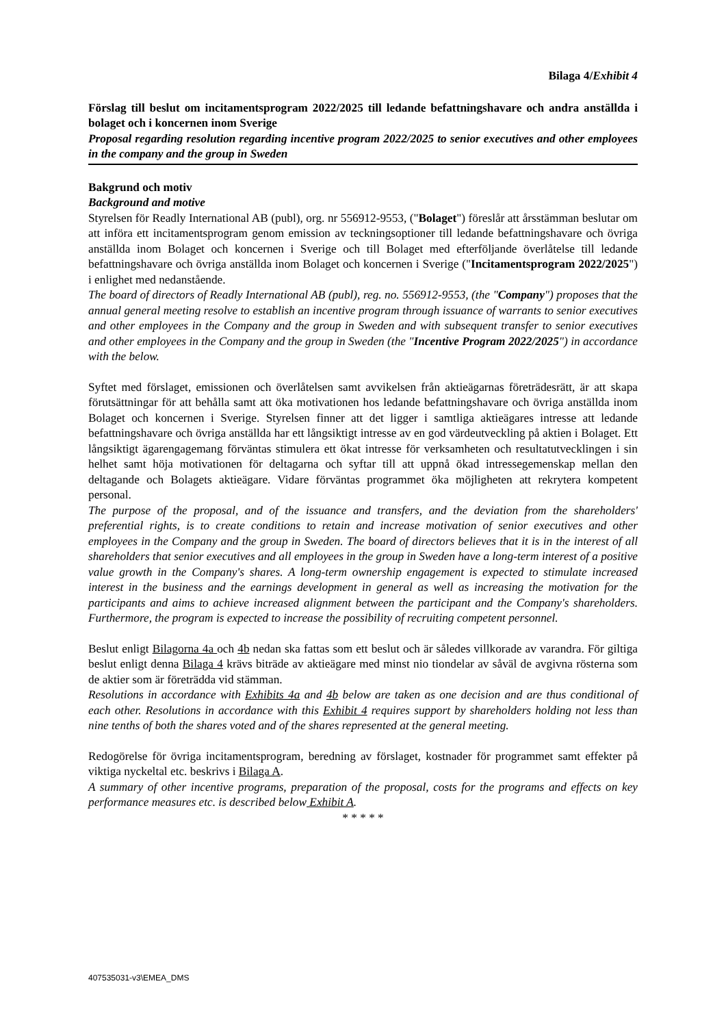Bilaga 4/Exhibit 4
Förslag till beslut om incitamentsprogram 2022/2025 till ledande befattningshavare och andra anställda i bolaget och i koncernen inom Sverige
Proposal regarding resolution regarding incentive program 2022/2025 to senior executives and other employees in the company and the group in Sweden
Bakgrund och motiv
Background and motive
Styrelsen för Readly International AB (publ), org. nr 556912-9553, ("Bolaget") föreslår att årsstämman beslutar om att införa ett incitamentsprogram genom emission av teckningsoptioner till ledande befattningshavare och övriga anställda inom Bolaget och koncernen i Sverige och till Bolaget med efterföljande överlåtelse till ledande befattningshavare och övriga anställda inom Bolaget och koncernen i Sverige ("Incitamentsprogram 2022/2025") i enlighet med nedanstående.
The board of directors of Readly International AB (publ), reg. no. 556912-9553, (the "Company") proposes that the annual general meeting resolve to establish an incentive program through issuance of warrants to senior executives and other employees in the Company and the group in Sweden and with subsequent transfer to senior executives and other employees in the Company and the group in Sweden (the "Incentive Program 2022/2025") in accordance with the below.
Syftet med förslaget, emissionen och överlåtelsen samt avvikelsen från aktieägarnas företrädesrätt, är att skapa förutsättningar för att behålla samt att öka motivationen hos ledande befattningshavare och övriga anställda inom Bolaget och koncernen i Sverige. Styrelsen finner att det ligger i samtliga aktieägares intresse att ledande befattningshavare och övriga anställda har ett långsiktigt intresse av en god värdeutveckling på aktien i Bolaget. Ett långsiktigt ägarengagemang förväntas stimulera ett ökat intresse för verksamheten och resultatutvecklingen i sin helhet samt höja motivationen för deltagarna och syftar till att uppnå ökad intressegemenskap mellan den deltagande och Bolagets aktieägare. Vidare förväntas programmet öka möjligheten att rekrytera kompetent personal.
The purpose of the proposal, and of the issuance and transfers, and the deviation from the shareholders' preferential rights, is to create conditions to retain and increase motivation of senior executives and other employees in the Company and the group in Sweden. The board of directors believes that it is in the interest of all shareholders that senior executives and all employees in the group in Sweden have a long-term interest of a positive value growth in the Company's shares. A long-term ownership engagement is expected to stimulate increased interest in the business and the earnings development in general as well as increasing the motivation for the participants and aims to achieve increased alignment between the participant and the Company's shareholders. Furthermore, the program is expected to increase the possibility of recruiting competent personnel.
Beslut enligt Bilagorna 4a och 4b nedan ska fattas som ett beslut och är således villkorade av varandra. För giltiga beslut enligt denna Bilaga 4 krävs biträde av aktieägare med minst nio tiondelar av såväl de avgivna rösterna som de aktier som är företrädda vid stämman.
Resolutions in accordance with Exhibits 4a and 4b below are taken as one decision and are thus conditional of each other. Resolutions in accordance with this Exhibit 4 requires support by shareholders holding not less than nine tenths of both the shares voted and of the shares represented at the general meeting.
Redogörelse för övriga incitamentsprogram, beredning av förslaget, kostnader för programmet samt effekter på viktiga nyckeltal etc. beskrivs i Bilaga A.
A summary of other incentive programs, preparation of the proposal, costs for the programs and effects on key performance measures etc. is described below Exhibit A.
* * * * *
407535031-v3\EMEA_DMS